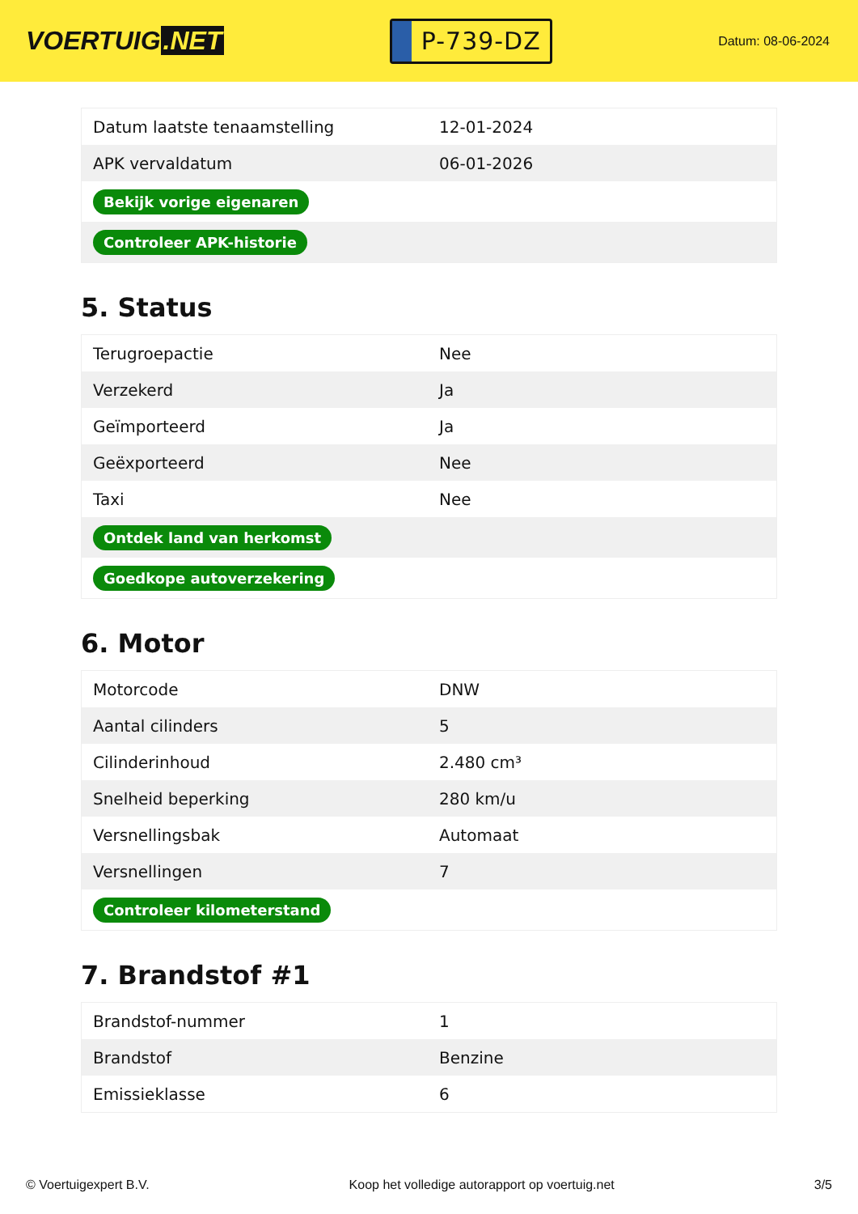VOERTUIG.NET
P-739-DZ
Datum: 08-06-2024
| Datum laatste tenaamstelling | 12-01-2024 |
| APK vervaldatum | 06-01-2026 |
| Bekijk vorige eigenaren | |
| Controleer APK-historie | |
5. Status
| Terugroepactie | Nee |
| Verzekerd | Ja |
| Geïmporteerd | Ja |
| Geëxporteerd | Nee |
| Taxi | Nee |
| Ontdek land van herkomst | |
| Goedkope autoverzekering | |
6. Motor
| Motorcode | DNW |
| Aantal cilinders | 5 |
| Cilinderinhoud | 2.480 cm³ |
| Snelheid beperking | 280 km/u |
| Versnellingsbak | Automaat |
| Versnellingen | 7 |
| Controleer kilometerstand | |
7. Brandstof #1
| Brandstof-nummer | 1 |
| Brandstof | Benzine |
| Emissieklasse | 6 |
© Voertuigexpert B.V. Koop het volledige autorapport op voertuig.net 3/5